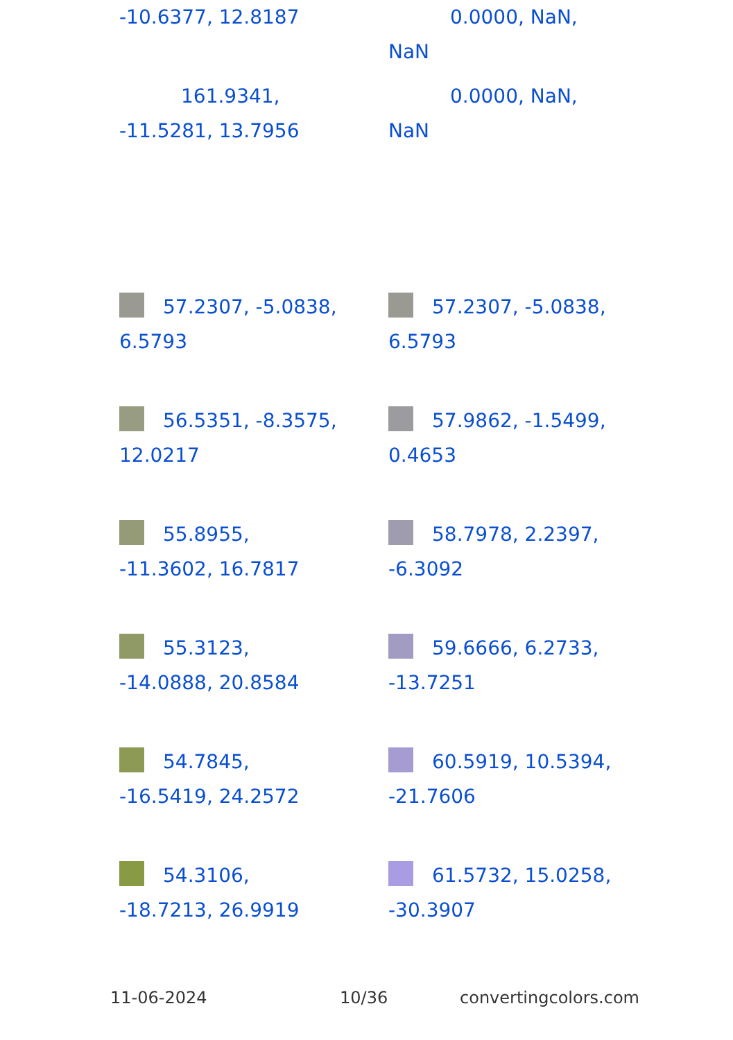-10.6377, 12.8187 0.0000, NaN, NaN
161.9341,
-11.5281, 13.7956
0.0000, NaN, NaN
57.2307, -5.0838, 6.5793
57.2307, -5.0838, 6.5793
56.5351, -8.3575, 12.0217
57.9862, -1.5499, 0.4653
55.8955, -11.3602, 16.7817
58.7978, 2.2397, -6.3092
55.3123, -14.0888, 20.8584
59.6666, 6.2733, -13.7251
54.7845, -16.5419, 24.2572
60.5919, 10.5394, -21.7606
54.3106, -18.7213, 26.9919
61.5732, 15.0258, -30.3907
11-06-2024 10/36 convertingcolors.com